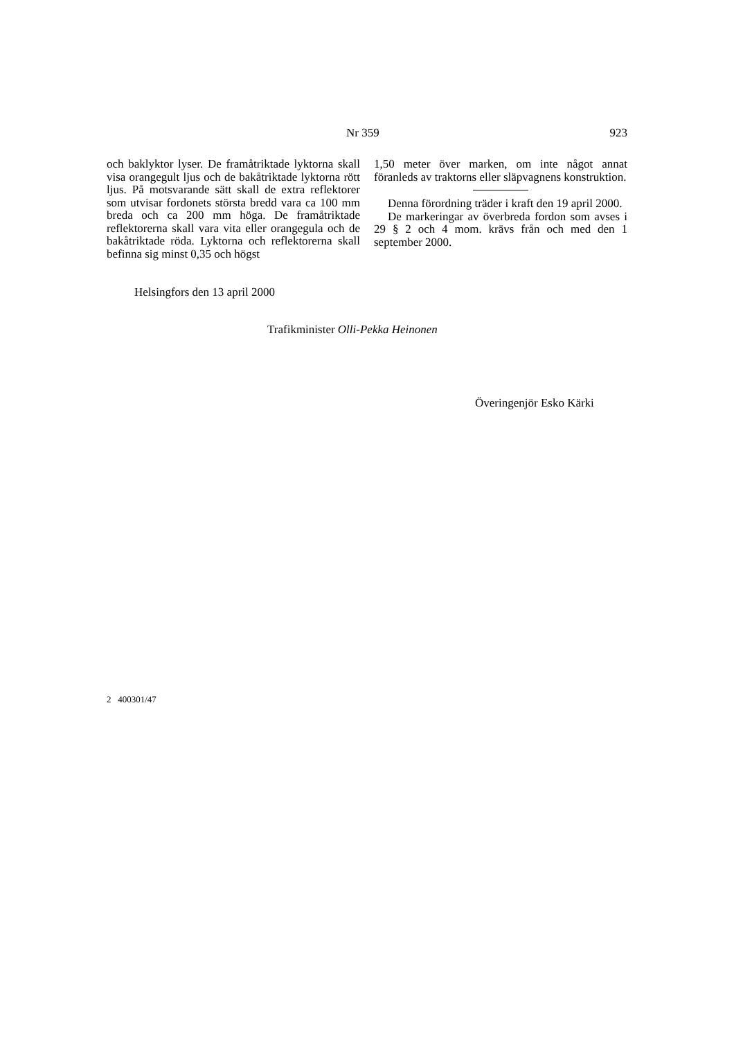Nr 359 923
och baklyktor lyser. De framåtriktade lyktorna skall visa orangegult ljus och de bakåtriktade lyktorna rött ljus. På motsvarande sätt skall de extra reflektorer som utvisar fordonets största bredd vara ca 100 mm breda och ca 200 mm höga. De framåtriktade reflektorerna skall vara vita eller orangegula och de bakåtriktade röda. Lyktorna och reflektorerna skall befinna sig minst 0,35 och högst
1,50 meter över marken, om inte något annat föranleds av traktorns eller släpvagnens konstruktion.
Denna förordning träder i kraft den 19 april 2000.
De markeringar av överbreda fordon som avses i 29 § 2 och 4 mom. krävs från och med den 1 september 2000.
Helsingfors den 13 april 2000
Trafikminister Olli-Pekka Heinonen
Överingenjör Esko Kärki
2 400301/47